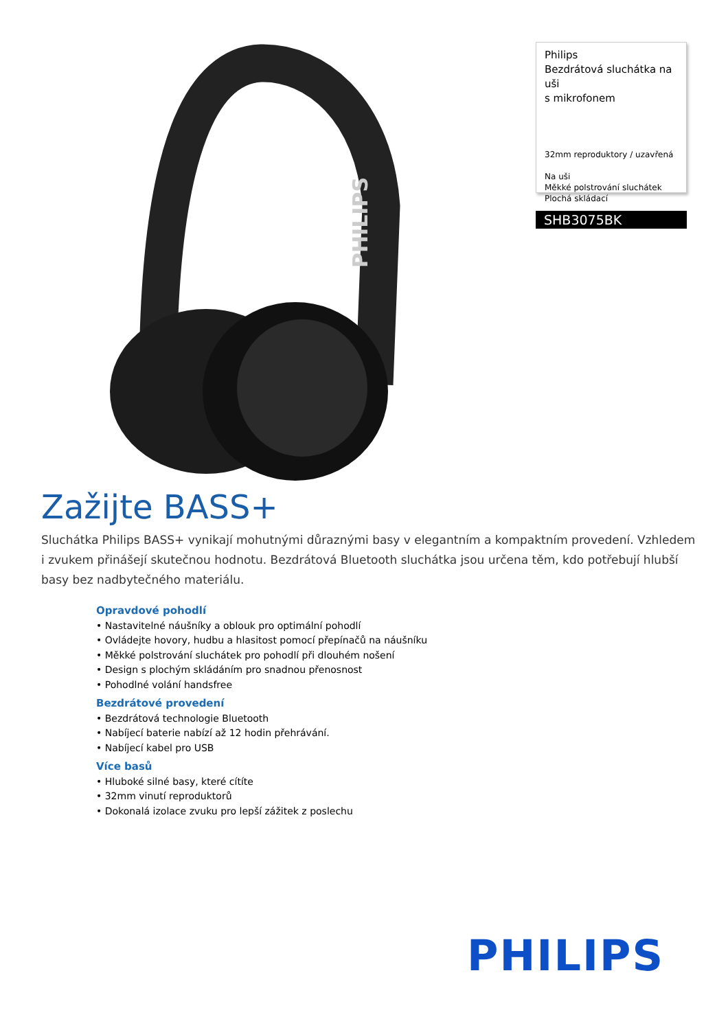PHILIPS
Philips
Bezdrátová sluchátka na uši
s mikrofonem
32mm reproduktory / uzavřená
Na uši
Měkké polstrování sluchátek
Plochá skládací
SHB3075BK
Zažijte BASS+
Sluchátka Philips BASS+ vynikají mohutnými důraznými basy v elegantním a kompaktním provedení. Vzhledem i zvukem přinášejí skutečnou hodnotu. Bezdrátová Bluetooth sluchátka jsou určena těm, kdo potřebují hlubší basy bez nadbytečného materiálu.
Opravdové pohodlí
• Nastavitelné náušníky a oblouk pro optimální pohodlí
• Ovládejte hovory, hudbu a hlasitost pomocí přepínačů na náušníku
• Měkké polstrování sluchátek pro pohodlí při dlouhém nošení
• Design s plochým skládáním pro snadnou přenosnost
• Pohodlné volání handsfree
Bezdrátové provedení
• Bezdrátová technologie Bluetooth
• Nabíjecí baterie nabízí až 12 hodin přehrávání.
• Nabíjecí kabel pro USB
Více basů
• Hluboké silné basy, které cítíte
• 32mm vinutí reproduktorů
• Dokonalá izolace zvuku pro lepší zážitek z poslechu
PHILIPS